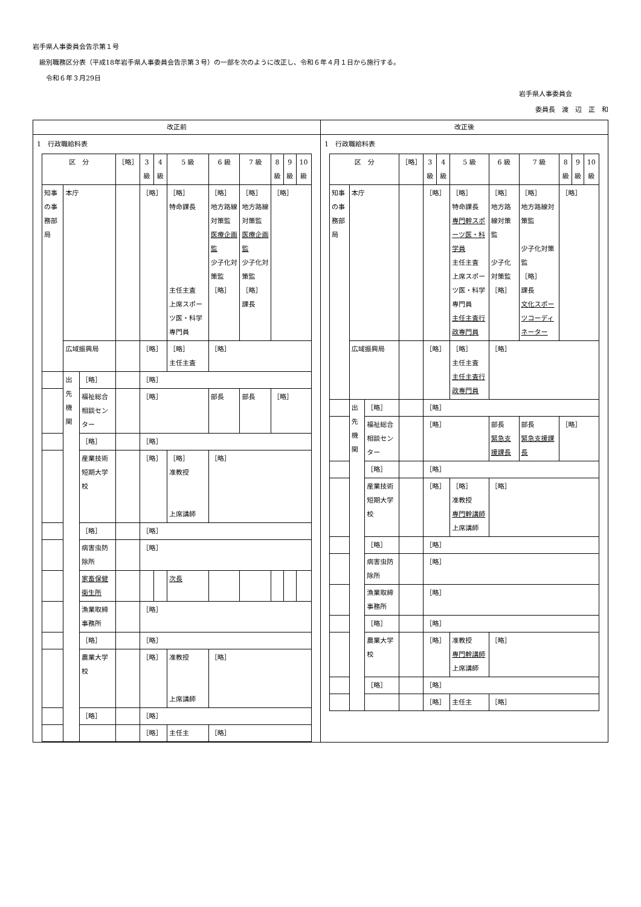岩手県人事委員会告示第１号
　級別職務区分表（平成18年岩手県人事委員会告示第３号）の一部を次のように改正し、令和６年４月１日から施行する。
　　令和６年３月29日
岩手県人事委員会
委員長　渡　辺　正　和
| 改正前 | 改正後 |
| 1 行政職給料表 / 区 分 / / / ［略］ / 3 級 / 4 級 / 5 級 / 6 級 / 7 級 / 8 級 / 9 級 / 10 級 / / --- / --- / --- / --- / --- / --- / --- / --- / --- / --- / --- / --- / / 知事の事務部局 / 本庁 / / / ［略］ / / ［略］ 特命課長 主任主査 上席スポーツ医・科学専門員 / ［略］ 地方路線対策監 医療企画監 少子化対策監 ［略］ / ［略］ 地方路線対策監 医療企画監 少子化対策監 ［略］ 課長 / ［略］ / / / / / 広域振興局 / / / ［略］ / / ［略］ 主任主査 / ［略］ / / / / / / / 出先機関 / ［略］ / / ［略］ / / / / / / / / / / / 福祉総合相談センター / / ［略］ / / / 部長 / 部長 / ［略］ / / / / / / ［略］ / / ［略］ / / / / / / / / / / / 産業技術短期大学校 / / ［略］ / / ［略］ 准教授 上席講師 / ［略］ / / / / / / / / ［略］ / / ［略］ / / / / / / / / / / / 病害虫防除所 / / ［略］ / / / / / / / / / / / 家畜保健衛生所 / / / / 次長 / / / / / / / / / 漁業取締事務所 / / ［略］ / / / / / / / / / / / ［略］ / / ［略］ / / / / / / / / / / / 農業大学校 / / ［略］ / / 准教授 上席講師 / ［略］ / / / / / / / / ［略］ / / ［略］ / / / / / / / / / / / / / ［略］ / / 主任主 / ［略］ / / / / / | 1 行政職給料表 / 区 分 / / / ［略］ / 3 級 / 4 級 / 5 級 / 6 級 / 7 級 / 8 級 / 9 級 / 10 級 / / --- / --- / --- / --- / --- / --- / --- / --- / --- / --- / --- / --- / / 知事の事務部局 / 本庁 / / / ［略］ / / ［略］ 特命課長 専門幹スポーツ医・科学員 主任主査 上席スポーツ医・科学専門員 主任主査行政専門員 / ［略］ 地方路線対策監 少子化対策監 ［略］ / ［略］ 地方路線対策監 少子化対策監 ［略］ 課長 文化スポーツコーディネーター / ［略］ / / / / / 広域振興局 / / / ［略］ / / ［略］ 主任主査 主任主査行政専門員 / ［略］ / / / / / / / 出先機関 / ［略］ / / ［略］ / / / / / / / / / / / 福祉総合相談センター / / ［略］ / / / 部長 緊急支援課長 / 部長 緊急支援課長 / ［略］ / / / / / / ［略］ / / ［略］ / / / / / / / / / / / 産業技術短期大学校 / / ［略］ / / ［略］ 准教授 専門幹講師 上席講師 / ［略］ / / / / / / / / ［略］ / / ［略］ / / / / / / / / / / / 病害虫防除所 / / ［略］ / / / / / / / / / / / 漁業取締事務所 / / ［略］ / / / / / / / / / / / ［略］ / / ［略］ / / / / / / / / / / / 農業大学校 / / ［略］ / / 准教授 専門幹講師 上席講師 / ［略］ / / / / / / / / ［略］ / / ［略］ / / / / / / / / / / / / / ［略］ / / 主任主 / ［略］ / / / / / |